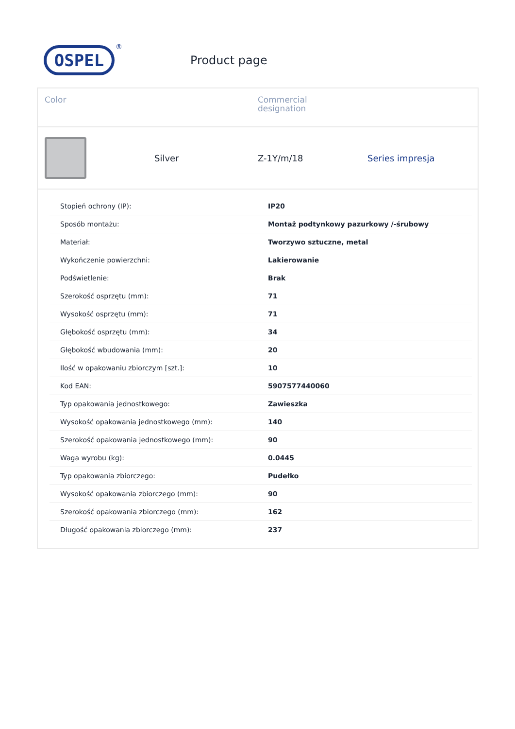OSPEL
®
Product page
Color Commercial
designation
Silver Z-1Y/m/18 Series impresja
| Stopień ochrony (IP): | IP20 |
| Sposób montażu: | Montaż podtynkowy pazurkowy /-śrubowy |
| Materiał: | Tworzywo sztuczne, metal |
| Wykończenie powierzchni: | Lakierowanie |
| Podświetlenie: | Brak |
| Szerokość osprzętu (mm): | 71 |
| Wysokość osprzętu (mm): | 71 |
| Głębokość osprzętu (mm): | 34 |
| Głębokość wbudowania (mm): | 20 |
| Ilość w opakowaniu zbiorczym [szt.]: | 10 |
| Kod EAN: | 5907577440060 |
| Typ opakowania jednostkowego: | Zawieszka |
| Wysokość opakowania jednostkowego (mm): | 140 |
| Szerokość opakowania jednostkowego (mm): | 90 |
| Waga wyrobu (kg): | 0.0445 |
| Typ opakowania zbiorczego: | Pudełko |
| Wysokość opakowania zbiorczego (mm): | 90 |
| Szerokość opakowania zbiorczego (mm): | 162 |
| Długość opakowania zbiorczego (mm): | 237 |